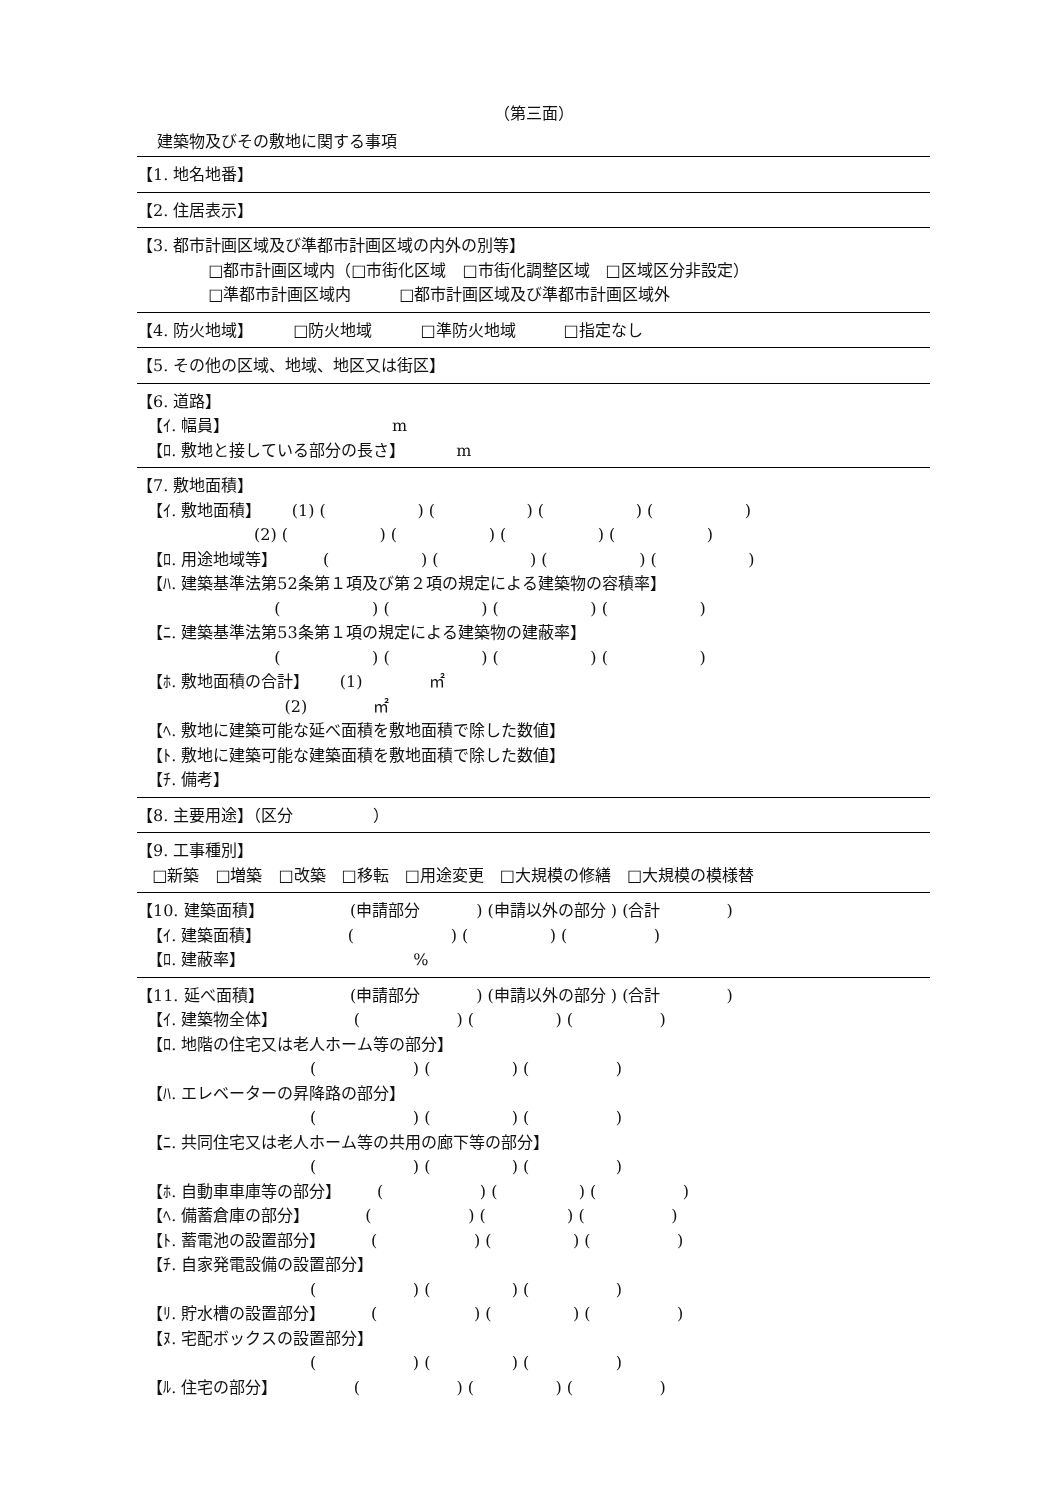（第三面）
建築物及びその敷地に関する事項
【1. 地名地番】
【2. 住居表示】
【3. 都市計画区域及び準都市計画区域の内外の別等】
□都市計画区域内（□市街化区域　□市街化調整区域　□区域区分非設定）
□準都市計画区域内　　　□都市計画区域及び準都市計画区域外
【4. 防火地域】　　　□防火地域　　　□準防火地域　　　□指定なし
【5. その他の区域、地域、地区又は街区】
【6. 道路】
【ｲ. 幅員】 m
【ﾛ. 敷地と接している部分の長さ】 m
【7. 敷地面積】
【ｲ. 敷地面積】 (1) ( ) ( ) ( ) ( )
(2) ( ) ( ) ( ) ( )
【ﾛ. 用途地域等】 ( ) ( ) ( ) ( )
【ﾊ. 建築基準法第52条第１項及び第２項の規定による建築物の容積率】
( ) ( ) ( ) ( )
【ﾆ. 建築基準法第53条第１項の規定による建築物の建蔽率】
( ) ( ) ( ) ( )
【ﾎ. 敷地面積の合計】 (1) ㎡
(2) ㎡
【ﾍ. 敷地に建築可能な延べ面積を敷地面積で除した数値】
【ﾄ. 敷地に建築可能な建築面積を敷地面積で除した数値】
【ﾁ. 備考】
【8. 主要用途】（区分　　　　　）
【9. 工事種別】
□新築　□増築　□改築　□移転　□用途変更　□大規模の修繕　□大規模の模様替
【10. 建築面積】 (申請部分 ) (申請以外の部分 ) (合計 )
【ｲ. 建築面積】 ( ) ( ) ( )
【ﾛ. 建蔽率】 %
【11. 延べ面積】 (申請部分 ) (申請以外の部分 ) (合計 )
【ｲ. 建築物全体】 ( ) ( ) ( )
【ﾛ. 地階の住宅又は老人ホーム等の部分】
( ) ( ) ( )
【ﾊ. エレベーターの昇降路の部分】
( ) ( ) ( )
【ﾆ. 共同住宅又は老人ホーム等の共用の廊下等の部分】
( ) ( ) ( )
【ﾎ. 自動車車庫等の部分】 ( ) ( ) ( )
【ﾍ. 備蓄倉庫の部分】 ( ) ( ) ( )
【ﾄ. 蓄電池の設置部分】 ( ) ( ) ( )
【ﾁ. 自家発電設備の設置部分】
( ) ( ) ( )
【ﾘ. 貯水槽の設置部分】 ( ) ( ) ( )
【ﾇ. 宅配ボックスの設置部分】
( ) ( ) ( )
【ﾙ. 住宅の部分】 ( ) ( ) ( )